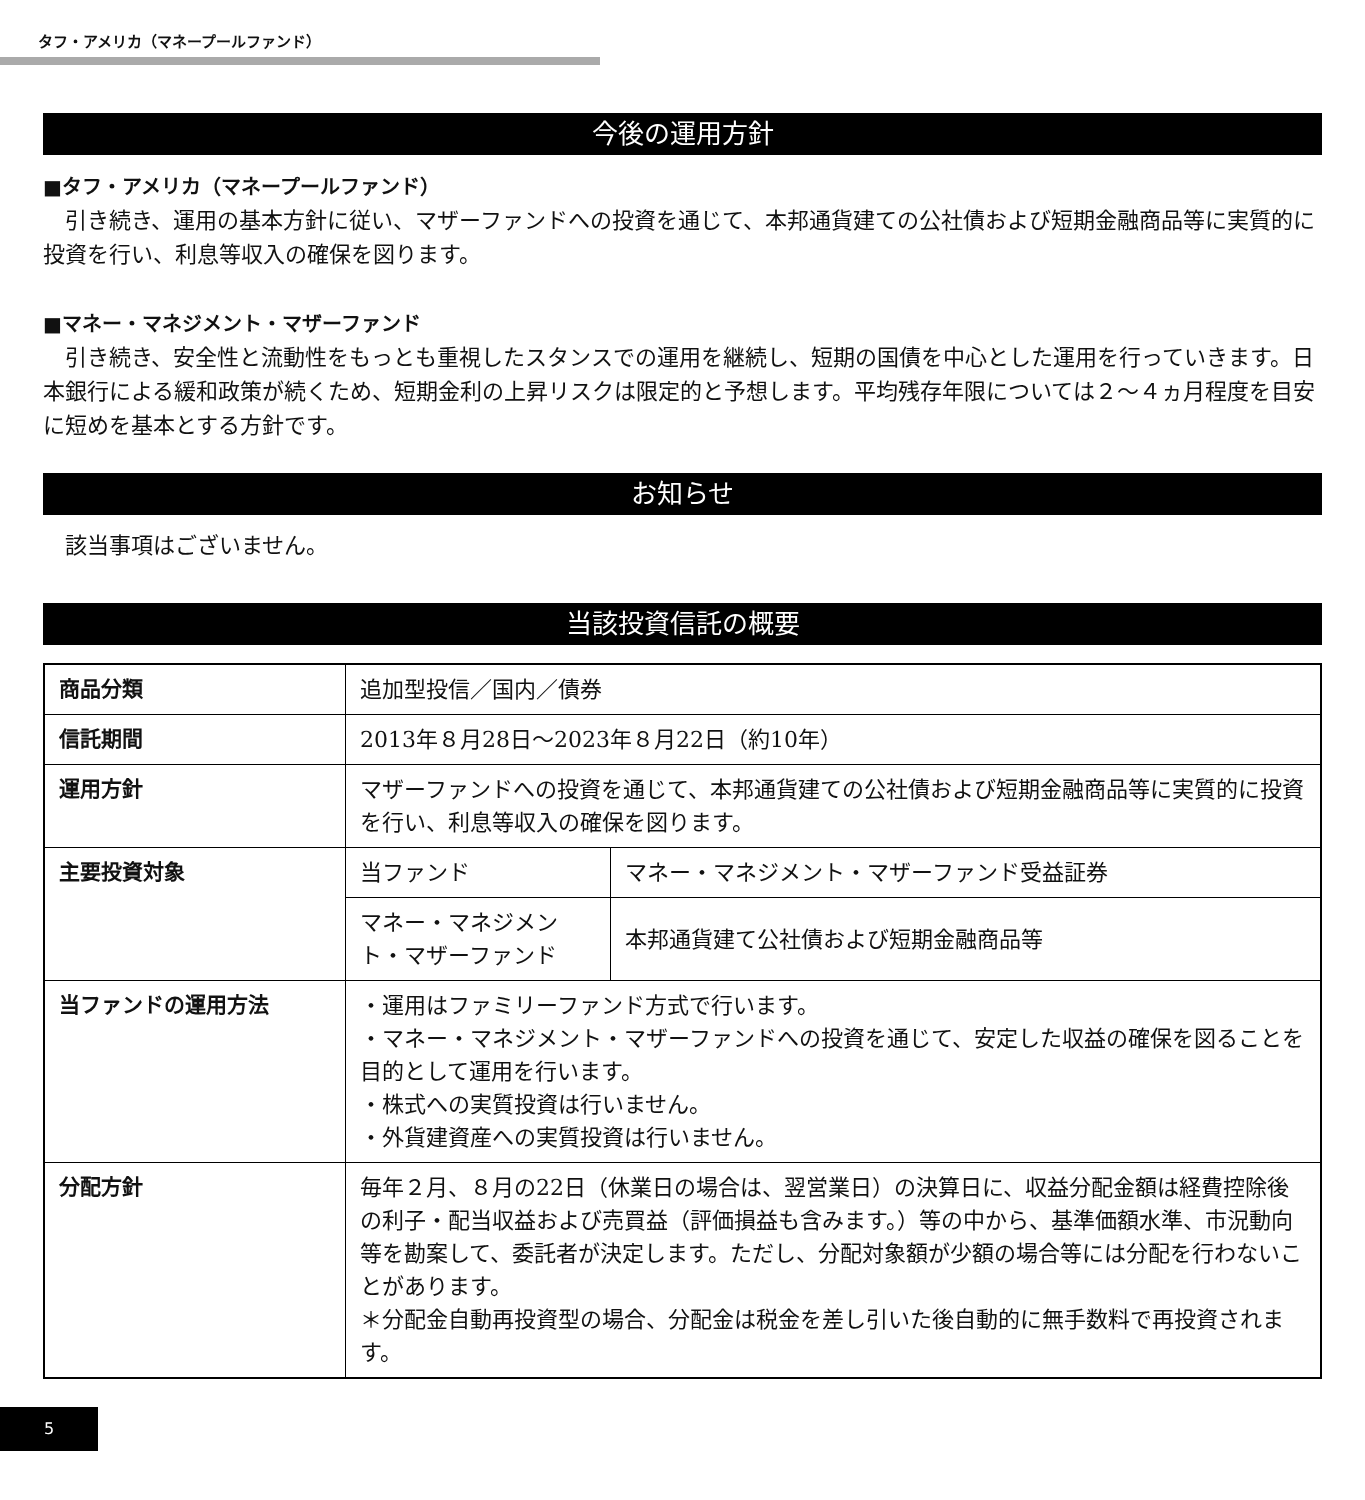タフ・アメリカ（マネープールファンド）
今後の運用方針
■タフ・アメリカ（マネープールファンド）
引き続き、運用の基本方針に従い、マザーファンドへの投資を通じて、本邦通貨建ての公社債および短期金融商品等に実質的に投資を行い、利息等収入の確保を図ります。
■マネー・マネジメント・マザーファンド
引き続き、安全性と流動性をもっとも重視したスタンスでの運用を継続し、短期の国債を中心とした運用を行っていきます。日本銀行による緩和政策が続くため、短期金利の上昇リスクは限定的と予想します。平均残存年限については２～４ヵ月程度を目安に短めを基本とする方針です。
お知らせ
該当事項はございません。
当該投資信託の概要
| 商品分類 | 追加型投信／国内／債券 | |
| 信託期間 | 2013年８月28日～2023年８月22日（約10年） | |
| 運用方針 | マザーファンドへの投資を通じて、本邦通貨建ての公社債および短期金融商品等に実質的に投資を行い、利息等収入の確保を図ります。 | |
| 主要投資対象 | 当ファンド | マネー・マネジメント・マザーファンド受益証券 |
| | マネー・マネジメント・マザーファンド | 本邦通貨建て公社債および短期金融商品等 |
| 当ファンドの運用方法 | ・運用はファミリーファンド方式で行います。 ・マネー・マネジメント・マザーファンドへの投資を通じて、安定した収益の確保を図ることを目的として運用を行います。 ・株式への実質投資は行いません。 ・外貨建資産への実質投資は行いません。 | |
| 分配方針 | 毎年２月、８月の22日（休業日の場合は、翌営業日）の決算日に、収益分配金額は経費控除後の利子・配当収益および売買益（評価損益も含みます。）等の中から、基準価額水準、市況動向等を勘案して、委託者が決定します。ただし、分配対象額が少額の場合等には分配を行わないことがあります。 ＊分配金自動再投資型の場合、分配金は税金を差し引いた後自動的に無手数料で再投資されます。 | |
5